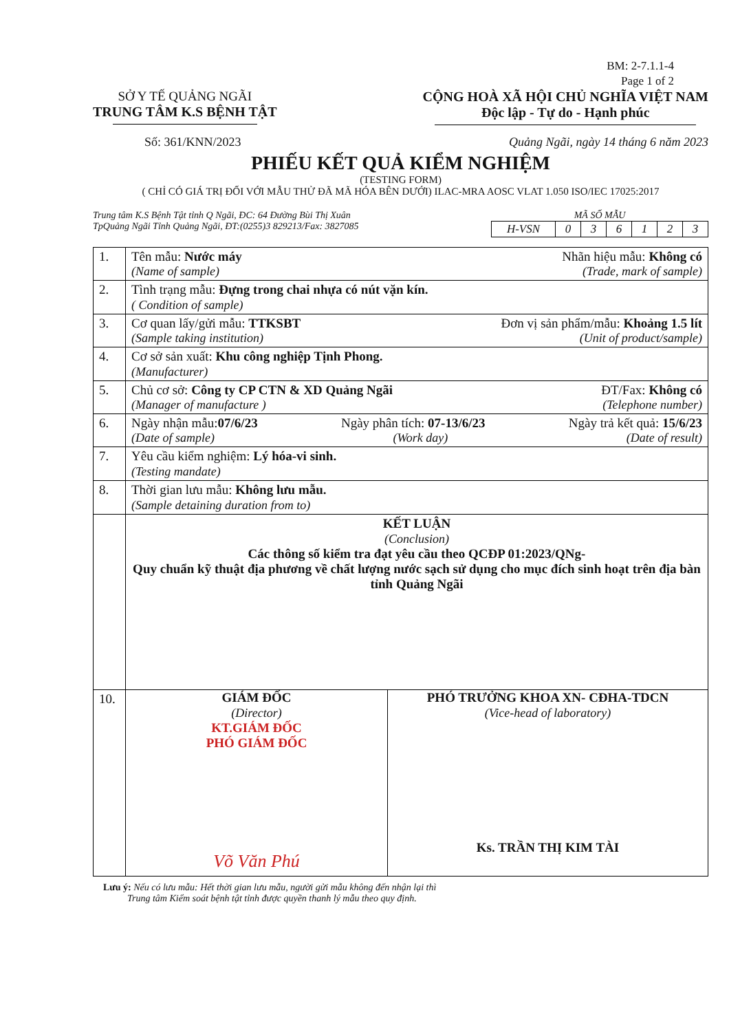BM: 2-7.1.1-4
Page 1 of 2
SỞ Y TẾ QUẢNG NGÃI
TRUNG TÂM K.S BỆNH TẬT
CỘNG HOÀ XÃ HỘI CHỦ NGHĨA VIỆT NAM
Độc lập - Tự do - Hạnh phúc
Số: 361/KNN/2023 Quảng Ngãi, ngày 14 tháng 6 năm 2023
PHIẾU KẾT QUẢ KIỂM NGHIỆM
(TESTING FORM)
( CHỈ CÓ GIÁ TRỊ ĐỐI VỚI MẪU THỬ ĐÃ MÃ HÓA BÊN DƯỚI) ILAC-MRA AOSC VLAT 1.050 ISO/IEC 17025:2017
Trung tâm K.S Bệnh Tật tỉnh Q Ngãi, ĐC: 64 Đường Bùi Thị Xuân
TpQuảng Ngãi Tỉnh Quảng Ngãi, ĐT:(0255)3 829213/Fax: 3827085
MÃ SỐ MẪU
| H-VSN | 0 | 3 | 6 | 1 | 2 | 3 |
| 1. | Tên mẫu: Nước máy Nhãn hiệu mẫu: Không có (Name of sample) (Trade, mark of sample) |
| 2. | Tình trạng mẫu: Đựng trong chai nhựa có nút vặn kín. ( Condition of sample) |
| 3. | Cơ quan lấy/gửi mẫu: TTKSBT Đơn vị sản phẩm/mẫu: Khoảng 1.5 lít (Sample taking institution) (Unit of product/sample) |
| 4. | Cơ sở sản xuất: Khu công nghiệp Tịnh Phong. (Manufacturer) |
| 5. | Chủ cơ sở: Công ty CP CTN & XD Quảng Ngãi ĐT/Fax: Không có (Manager of manufacture ) (Telephone number) |
| 6. | Ngày nhận mẫu: 07/6/23 Ngày phân tích: 07-13/6/23 Ngày trả kết quả: 15/6/23 (Date of sample) (Work day) (Date of result) |
| 7. | Yêu cầu kiểm nghiệm: Lý hóa-vi sinh. (Testing mandate) |
| 8. | Thời gian lưu mẫu: Không lưu mẫu. (Sample detaining duration from to) |
| | KẾT LUẬN (Conclusion) Các thông số kiểm tra đạt yêu cầu theo QCĐP 01:2023/QNg- Quy chuẩn kỹ thuật địa phương về chất lượng nước sạch sử dụng cho mục đích sinh hoạt trên địa bàn tỉnh Quảng Ngãi |
| 10. | GIÁM ĐỐC (Director) KT.GIÁM ĐỐC PHÓ GIÁM ĐỐC Võ Văn Phú PHÓ TRƯỞNG KHOA XN- CĐHA-TDCN (Vice-head of laboratory) Ks. TRẦN THỊ KIM TÀI |
Lưu ý: Nếu có lưu mẫu: Hết thời gian lưu mẫu, người gửi mẫu không đến nhận lại thì
Trung tâm Kiểm soát bệnh tật tỉnh được quyền thanh lý mẫu theo quy định.